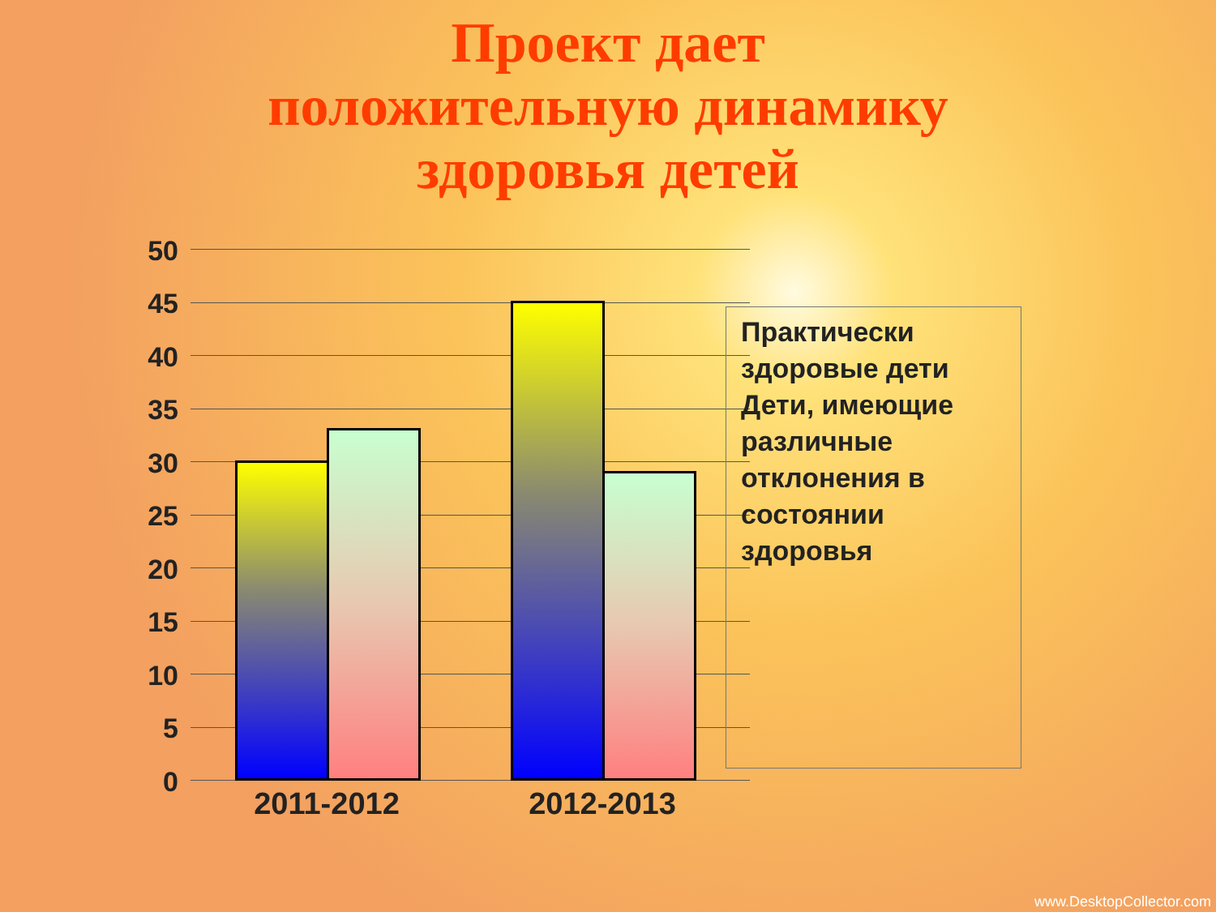Проект дает
положительную динамику
здоровья детей
50
45
40
35
30
25
20
15
10
5
0
2011-2012 2012-2013
Практически здоровые дети
Дети, имеющие различные отклонения в состоянии здоровья
www.DesktopCollector.com